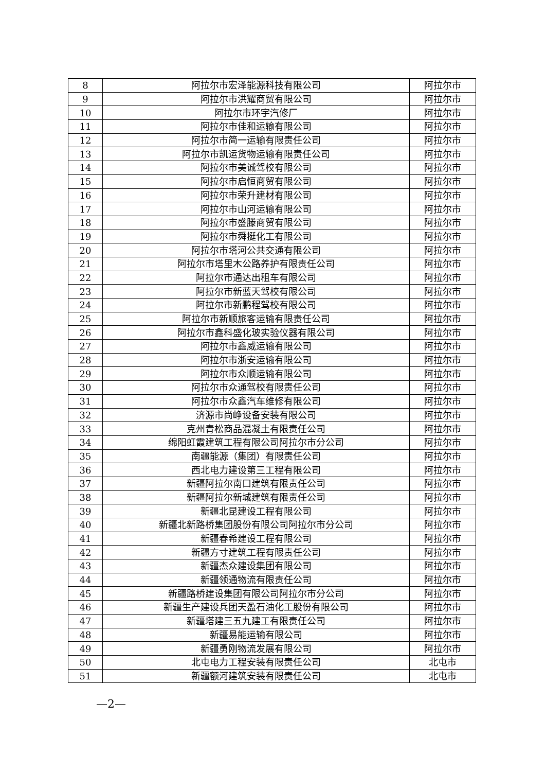| 8 | 阿拉尔市宏泽能源科技有限公司 | 阿拉尔市 |
| 9 | 阿拉尔市洪耀商贸有限公司 | 阿拉尔市 |
| 10 | 阿拉尔市环宇汽修厂 | 阿拉尔市 |
| 11 | 阿拉尔市佳和运输有限公司 | 阿拉尔市 |
| 12 | 阿拉尔市简一运输有限责任公司 | 阿拉尔市 |
| 13 | 阿拉尔市凯运货物运输有限责任公司 | 阿拉尔市 |
| 14 | 阿拉尔市美诚驾校有限公司 | 阿拉尔市 |
| 15 | 阿拉尔市启恒商贸有限公司 | 阿拉尔市 |
| 16 | 阿拉尔市荣升建材有限公司 | 阿拉尔市 |
| 17 | 阿拉尔市山河运输有限公司 | 阿拉尔市 |
| 18 | 阿拉尔市盛滕商贸有限公司 | 阿拉尔市 |
| 19 | 阿拉尔市舜挺化工有限公司 | 阿拉尔市 |
| 20 | 阿拉尔市塔河公共交通有限公司 | 阿拉尔市 |
| 21 | 阿拉尔市塔里木公路养护有限责任公司 | 阿拉尔市 |
| 22 | 阿拉尔市通达出租车有限公司 | 阿拉尔市 |
| 23 | 阿拉尔市新蓝天驾校有限公司 | 阿拉尔市 |
| 24 | 阿拉尔市新鹏程驾校有限公司 | 阿拉尔市 |
| 25 | 阿拉尔市新顺旅客运输有限责任公司 | 阿拉尔市 |
| 26 | 阿拉尔市鑫科盛化玻实验仪器有限公司 | 阿拉尔市 |
| 27 | 阿拉尔市鑫威运输有限公司 | 阿拉尔市 |
| 28 | 阿拉尔市浙安运输有限公司 | 阿拉尔市 |
| 29 | 阿拉尔市众顺运输有限公司 | 阿拉尔市 |
| 30 | 阿拉尔市众通驾校有限责任公司 | 阿拉尔市 |
| 31 | 阿拉尔市众鑫汽车维修有限公司 | 阿拉尔市 |
| 32 | 济源市尚峥设备安装有限公司 | 阿拉尔市 |
| 33 | 克州青松商品混凝土有限责任公司 | 阿拉尔市 |
| 34 | 绵阳虹霞建筑工程有限公司阿拉尔市分公司 | 阿拉尔市 |
| 35 | 南疆能源（集团）有限责任公司 | 阿拉尔市 |
| 36 | 西北电力建设第三工程有限公司 | 阿拉尔市 |
| 37 | 新疆阿拉尔南口建筑有限责任公司 | 阿拉尔市 |
| 38 | 新疆阿拉尔新城建筑有限责任公司 | 阿拉尔市 |
| 39 | 新疆北昆建设工程有限公司 | 阿拉尔市 |
| 40 | 新疆北新路桥集团股份有限公司阿拉尔市分公司 | 阿拉尔市 |
| 41 | 新疆春希建设工程有限公司 | 阿拉尔市 |
| 42 | 新疆方寸建筑工程有限责任公司 | 阿拉尔市 |
| 43 | 新疆杰众建设集团有限公司 | 阿拉尔市 |
| 44 | 新疆领通物流有限责任公司 | 阿拉尔市 |
| 45 | 新疆路桥建设集团有限公司阿拉尔市分公司 | 阿拉尔市 |
| 46 | 新疆生产建设兵团天盈石油化工股份有限公司 | 阿拉尔市 |
| 47 | 新疆塔建三五九建工有限责任公司 | 阿拉尔市 |
| 48 | 新疆易能运输有限公司 | 阿拉尔市 |
| 49 | 新疆勇刚物流发展有限公司 | 阿拉尔市 |
| 50 | 北屯电力工程安装有限责任公司 | 北屯市 |
| 51 | 新疆额河建筑安装有限责任公司 | 北屯市 |
—2—